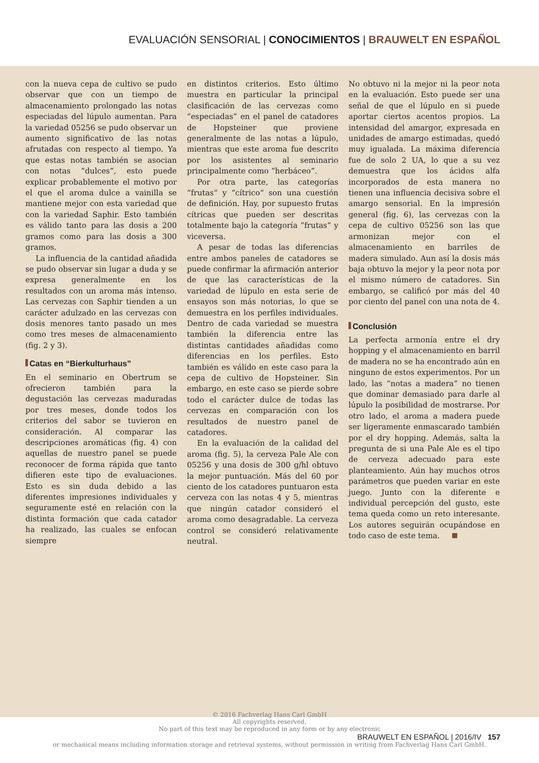EVALUACIÓN SENSORIAL | CONOCIMIENTOS | BRAUWELT EN ESPAÑOL
con la nueva cepa de cultivo se pudo observar que con un tiempo de almacenamiento prolongado las notas especiadas del lúpulo aumentan. Para la variedad 05256 se pudo observar un aumento significativo de las notas afrutadas con respecto al tiempo. Ya que estas notas también se asocian con notas “dulces”, esto puede explicar probablemente el motivo por el que el aroma dulce a vainilla se mantiene mejor con esta variedad que con la variedad Saphir. Esto también es válido tanto para las dosis a 200 gramos como para las dosis a 300 gramos.
La influencia de la cantidad añadida se pudo observar sin lugar a duda y se expresa generalmente en los resultados con un aroma más intenso. Las cervezas con Saphir tienden a un carácter adulzado en las cervezas con dosis menores tanto pasado un mes como tres meses de almacenamiento (fig. 2 y 3).
Catas en “Bierkulturhaus”
En el seminario en Obertrum se ofrecieron también para la degustación las cervezas maduradas por tres meses, donde todos los criterios del sabor se tuvieron en consideración. Al comparar las descripciones aromáticas (fig. 4) con aquellas de nuestro panel se puede reconocer de forma rápida que tanto difieren este tipo de evaluaciones. Esto es sin duda debido a las diferentes impresiones individuales y seguramente esté en relación con la distinta formación que cada catador ha realizado, las cuales se enfocan siempre
en distintos criterios. Esto último muestra en particular la principal clasificación de las cervezas como “especiadas” en el panel de catadores de Hopsteiner que proviene generalmente de las notas a lúpulo, mientras que este aroma fue descrito por los asistentes al seminario principalmente como “herbáceo”.
Por otra parte, las categorías “frutas“ y “cítrico“ son una cuestión de definición. Hay, por supuesto frutas cítricas que pueden ser descritas totalmente bajo la categoría “frutas” y viceversa.
A pesar de todas las diferencias entre ambos paneles de catadores se puede confirmar la afirmación anterior de que las características de la variedad de lúpulo en esta serie de ensayos son más notorias, lo que se demuestra en los perfiles individuales. Dentro de cada variedad se muestra también la diferencia entre las distintas cantidades añadidas como diferencias en los perfiles. Esto también es válido en este caso para la cepa de cultivo de Hopsteiner. Sin embargo, en este caso se pierde sobre todo el carácter dulce de todas las cervezas en comparación con los resultados de nuestro panel de catadores.
En la evaluación de la calidad del aroma (fig. 5), la cerveza Pale Ale con 05256 y una dosis de 300 g/hl obtuvo la mejor puntuación. Más del 60 por ciento de los catadores puntuaron esta cerveza con las notas 4 y 5, mientras que ningún catador consideró el aroma como desagradable. La cerveza control se consideró relativamente neutral.
No obtuvo ni la mejor ni la peor nota en la evaluación. Esto puede ser una señal de que el lúpulo en si puede aportar ciertos acentos propios. La intensidad del amargor, expresada en unidades de amargo estimadas, quedó muy igualada. La máxima diferencia fue de solo 2 UA, lo que a su vez demuestra que los ácidos alfa incorporados de esta manera no tienen una influencia decisiva sobre el amargo sensorial. En la impresión general (fig. 6), las cervezas con la cepa de cultivo 05256 son las que armonizan mejor con el almacenamiento en barriles de madera simulado. Aun así la dosis más baja obtuvo la mejor y la peor nota por el mismo número de catadores. Sin embargo, se calificó por más del 40 por ciento del panel con una nota de 4.
Conclusión
La perfecta armonía entre el dry hopping y el almacenamiento en barril de madera no se ha encontrado aún en ninguno de estos experimentos. Por un lado, las “notas a madera” no tienen que dominar demasiado para darle al lúpulo la posibilidad de mostrarse. Por otro lado, el aroma a madera puede ser ligeramente enmascarado también por el dry hopping. Además, salta la pregunta de si una Pale Ale es el tipo de cerveza adecuado para este planteamiento. Aún hay muchos otros parámetros que pueden variar en este juego. Junto con la diferente e individual percepción del gusto, este tema queda como un reto interesante. Los autores seguirán ocupándose en todo caso de este tema.
© 2016 Fachverlag Hans Carl GmbH
All copyrights reserved.
No part of this text may be reproduced in any form or by any electronic
BRAUWELT EN ESPAÑOL | 2016/IV 157
or mechanical means including information storage and retrieval systems, without permission in writing from Fachverlag Hans Carl GmbH.